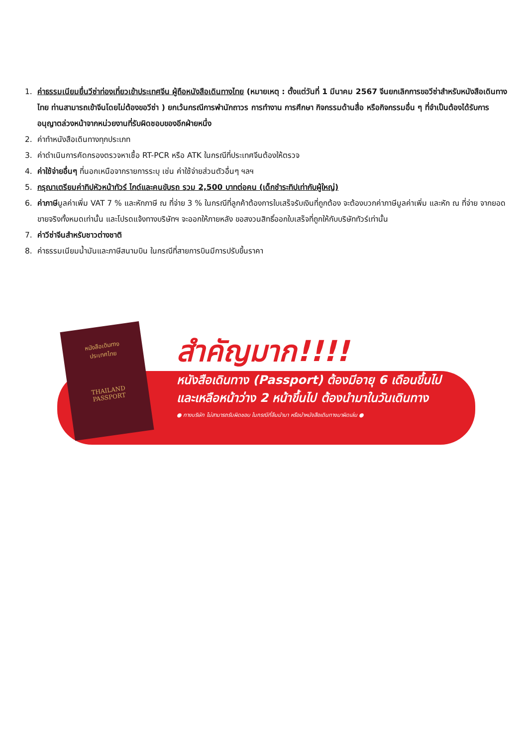1. ค่าธรรมเนียมยื่นวีซ่าท่องเที่ยวเข้าประเทศจีน ผู้ถือหนังสือเดินทางไทย (หมายเหตุ : ตั้งแต่วันที่ 1 มีนาคม 2567 จีนยกเลิกการขอวีซ่าสำหรับหนังสือเดินทางไทย ท่านสามารถเข้าจีนโดยไม่ต้องขอวีซ่า ) ยกเว้นกรณีการพำนักถาวร การทำงาน การศึกษา กิจกรรมด้านสื่อ หรือกิจกรรมอื่น ๆ ที่จำเป็นต้องได้รับการอนุญาตล่วงหน้าจากหน่วยงานที่รับผิดชอบของอีกฝ่ายหนึ่ง
2. ค่าทำหนังสือเดินทางทุกประเภท
3. ค่าดำเนินการคัดกรองตรวจหาเชื้อ RT-PCR หรือ ATK ในกรณีที่ประเทศจีนต้องให้ตรวจ
4. ค่าใช้จ่ายอื่นๆ ที่นอกเหนือจากรายการระบุ เช่น ค่าใช้จ่ายส่วนตัวอื่นๆ ฯลฯ
5. กรุณาเตรียมค่าทิปหัวหน้าทัวร์ ไกด์และคนขับรถ รวม 2,500 บาทต่อคน (เด็กชำระทิปเท่ากับผู้ใหญ่)
6. ค่าภาษีมูลค่าเพิ่ม VAT 7 % และหักภาษี ณ ที่จ่าย 3 % ในกรณีที่ลูกค้าต้องการใบเสร็จรับเงินที่ถูกต้อง จะต้องบวกค่าภาษีมูลค่าเพิ่ม และหัก ณ ที่จ่าย จากยอดขายจริงทั้งหมดเท่านั้น และโปรดแจ้งทางบริษัทฯ จะออกให้ภายหลัง ขอสงวนสิทธิ์ออกใบเสร็จที่ถูกให้กับบริษัททัวร์เท่านั้น
7. ค่าวีซ่าจีนสำหรับชาวต่างชาติ
8. ค่าธรรมเนียมน้ำมันและภาษีสนามบิน ในกรณีที่สายการบินมีการปรับขึ้นราคา
หนังสือเดินทาง
ประเทศไทย
THAILAND
PASSPORT
สำคัญมาก!!!!
หนังสือเดินทาง (Passport) ต้องมีอายุ 6 เดือนขึ้นไป
และเหลือหน้าว่าง 2 หน้าขึ้นไป ต้องนำมาในวันเดินทาง
● ทางบริษัท ไม่สามารถรับผิดชอบ ในกรณีที่ลืมนำมา หรือนำหนังสือเดินทางมาผิดเล่ม ●